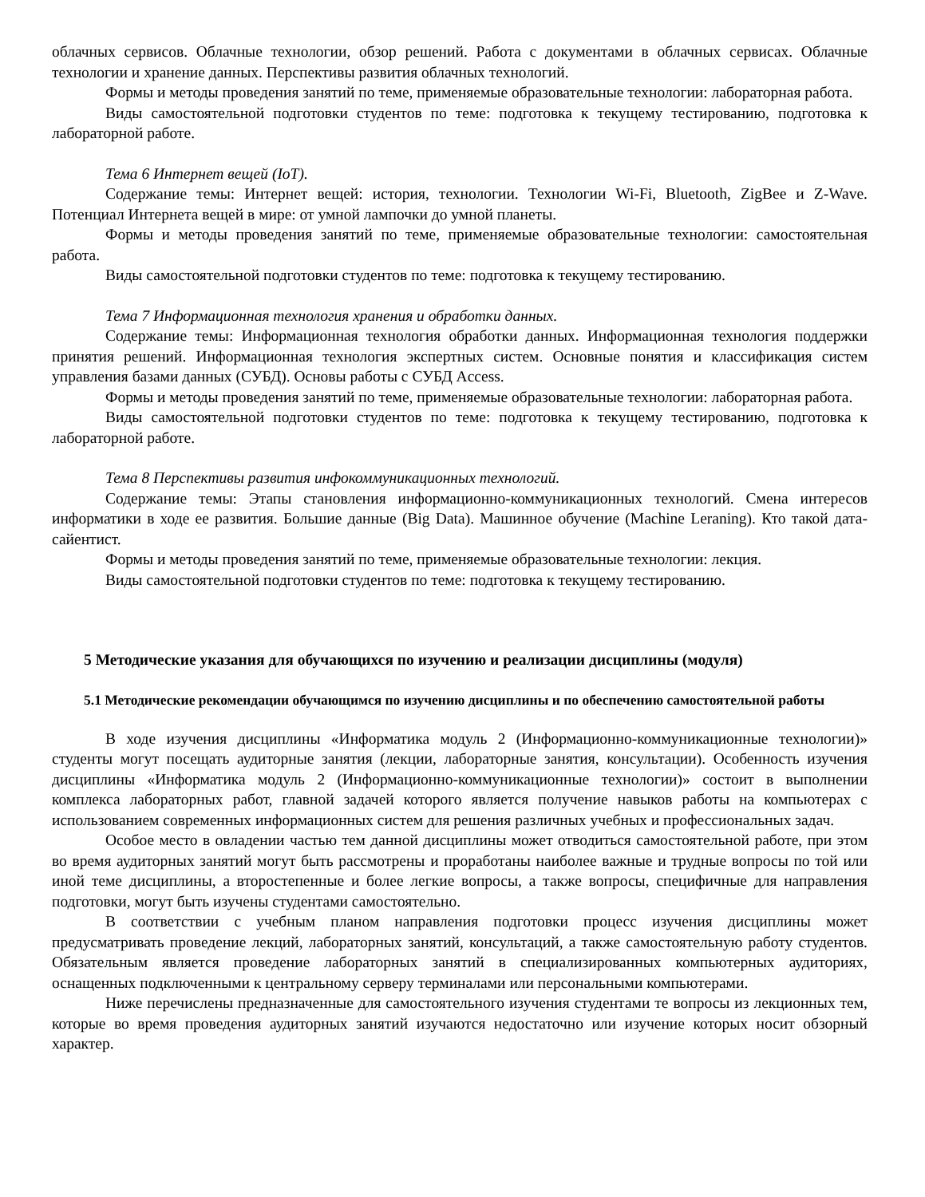облачных сервисов. Облачные технологии, обзор решений. Работа с документами в облачных сервисах. Облачные технологии и хранение данных. Перспективы развития облачных технологий.
Формы и методы проведения занятий по теме, применяемые образовательные технологии: лабораторная работа.
Виды самостоятельной подготовки студентов по теме: подготовка к текущему тестированию, подготовка к лабораторной работе.
Тема 6 Интернет вещей (IoT).
Содержание темы: Интернет вещей: история, технологии. Технологии Wi-Fi, Bluetooth, ZigBee и Z-Wave. Потенциал Интернета вещей в мире: от умной лампочки до умной планеты.
Формы и методы проведения занятий по теме, применяемые образовательные технологии: самостоятельная работа.
Виды самостоятельной подготовки студентов по теме: подготовка к текущему тестированию.
Тема 7 Информационная технология хранения и обработки данных.
Содержание темы: Информационная технология обработки данных. Информационная технология поддержки принятия решений. Информационная технология экспертных систем. Основные понятия и классификация систем управления базами данных (СУБД). Основы работы с СУБД Access.
Формы и методы проведения занятий по теме, применяемые образовательные технологии: лабораторная работа.
Виды самостоятельной подготовки студентов по теме: подготовка к текущему тестированию, подготовка к лабораторной работе.
Тема 8 Перспективы развития инфокоммуникационных технологий.
Содержание темы: Этапы становления информационно-коммуникационных технологий. Смена интересов информатики в ходе ее развития. Большие данные (Big Data). Машинное обучение (Machine Leraning). Кто такой дата-сайентист.
Формы и методы проведения занятий по теме, применяемые образовательные технологии: лекция.
Виды самостоятельной подготовки студентов по теме: подготовка к текущему тестированию.
5 Методические указания для обучающихся по изучению и реализации дисциплины (модуля)
5.1 Методические рекомендации обучающимся по изучению дисциплины и по обеспечению самостоятельной работы
В ходе изучения дисциплины «Информатика модуль 2 (Информационно-коммуникационные технологии)» студенты могут посещать аудиторные занятия (лекции, лабораторные занятия, консультации). Особенность изучения дисциплины «Информатика модуль 2 (Информационно-коммуникационные технологии)» состоит в выполнении комплекса лабораторных работ, главной задачей которого является получение навыков работы на компьютерах с использованием современных информационных систем для решения различных учебных и профессиональных задач.
Особое место в овладении частью тем данной дисциплины может отводиться самостоятельной работе, при этом во время аудиторных занятий могут быть рассмотрены и проработаны наиболее важные и трудные вопросы по той или иной теме дисциплины, а второстепенные и более легкие вопросы, а также вопросы, специфичные для направления подготовки, могут быть изучены студентами самостоятельно.
В соответствии с учебным планом направления подготовки процесс изучения дисциплины может предусматривать проведение лекций, лабораторных занятий, консультаций, а также самостоятельную работу студентов. Обязательным является проведение лабораторных занятий в специализированных компьютерных аудиториях, оснащенных подключенными к центральному серверу терминалами или персональными компьютерами.
Ниже перечислены предназначенные для самостоятельного изучения студентами те вопросы из лекционных тем, которые во время проведения аудиторных занятий изучаются недостаточно или изучение которых носит обзорный характер.